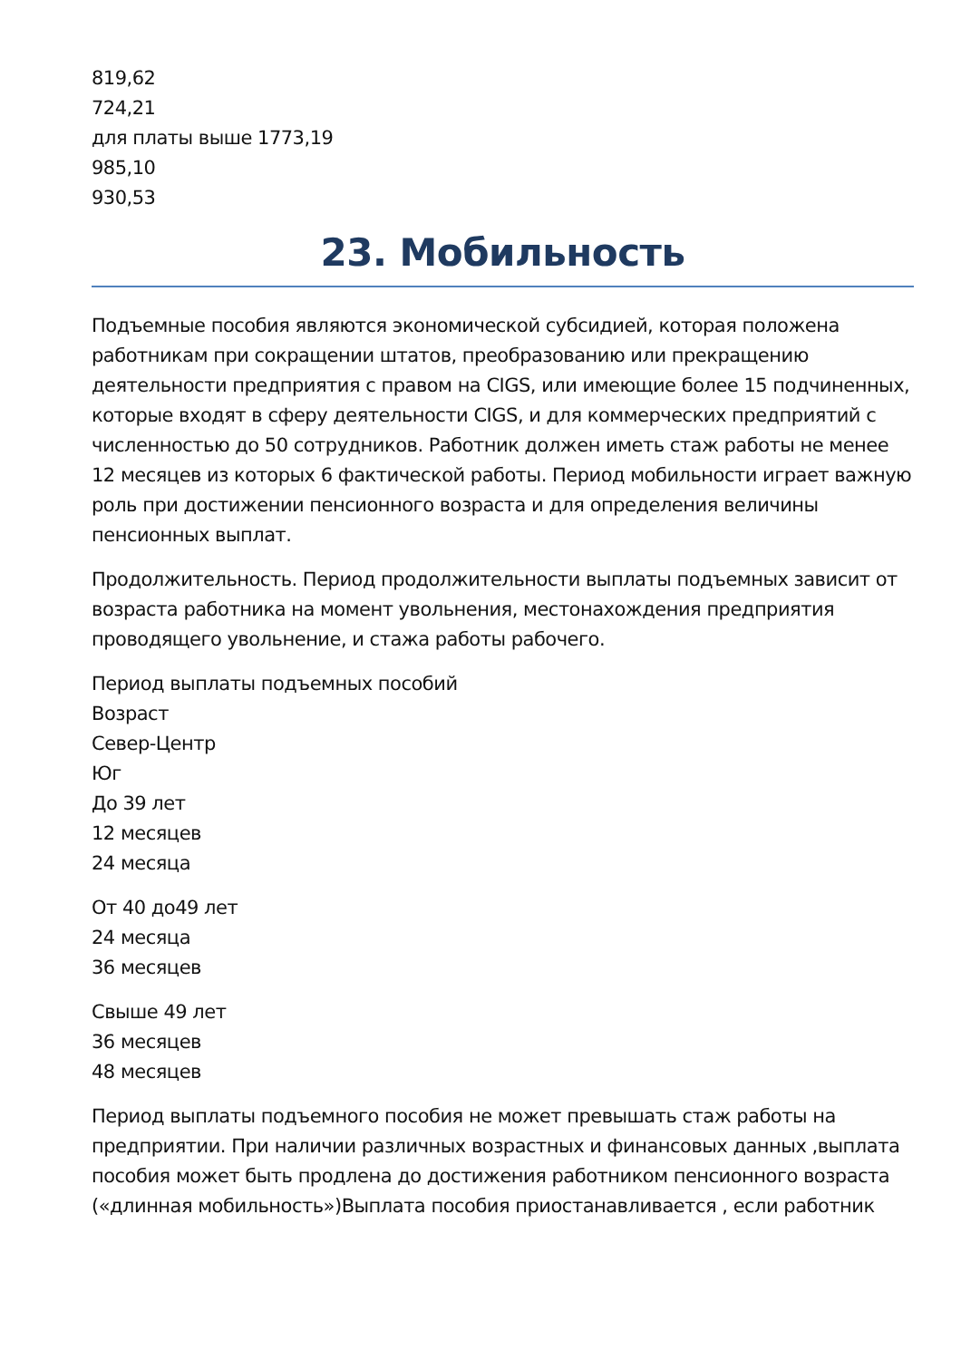819,62
724,21
для платы выше 1773,19
985,10
930,53
23. Мобильность
Подъемные пособия являются экономической субсидией, которая положена работникам при сокращении штатов, преобразованию или прекращению деятельности предприятия с правом на CIGS, или имеющие более 15 подчиненных, которые входят в сферу деятельности CIGS, и для коммерческих предприятий с численностью до 50 сотрудников. Работник должен иметь стаж работы не менее 12 месяцев из которых 6 фактической работы. Период мобильности играет важную роль при достижении пенсионного возраста и для определения величины пенсионных выплат.
Продолжительность. Период продолжительности выплаты подъемных зависит от возраста работника на момент увольнения, местонахождения предприятия проводящего увольнение, и стажа работы рабочего.
Период выплаты подъемных пособий
Возраст
Север-Центр
Юг
До 39 лет
12 месяцев
24 месяца
От 40 до49 лет
24 месяца
36 месяцев
Свыше 49 лет
36 месяцев
48 месяцев
Период выплаты подъемного пособия не может превышать стаж работы на предприятии. При наличии различных возрастных и финансовых данных ,выплата пособия может быть продлена до достижения работником пенсионного возраста («длинная мобильность»)Выплата пособия приостанавливается , если работник